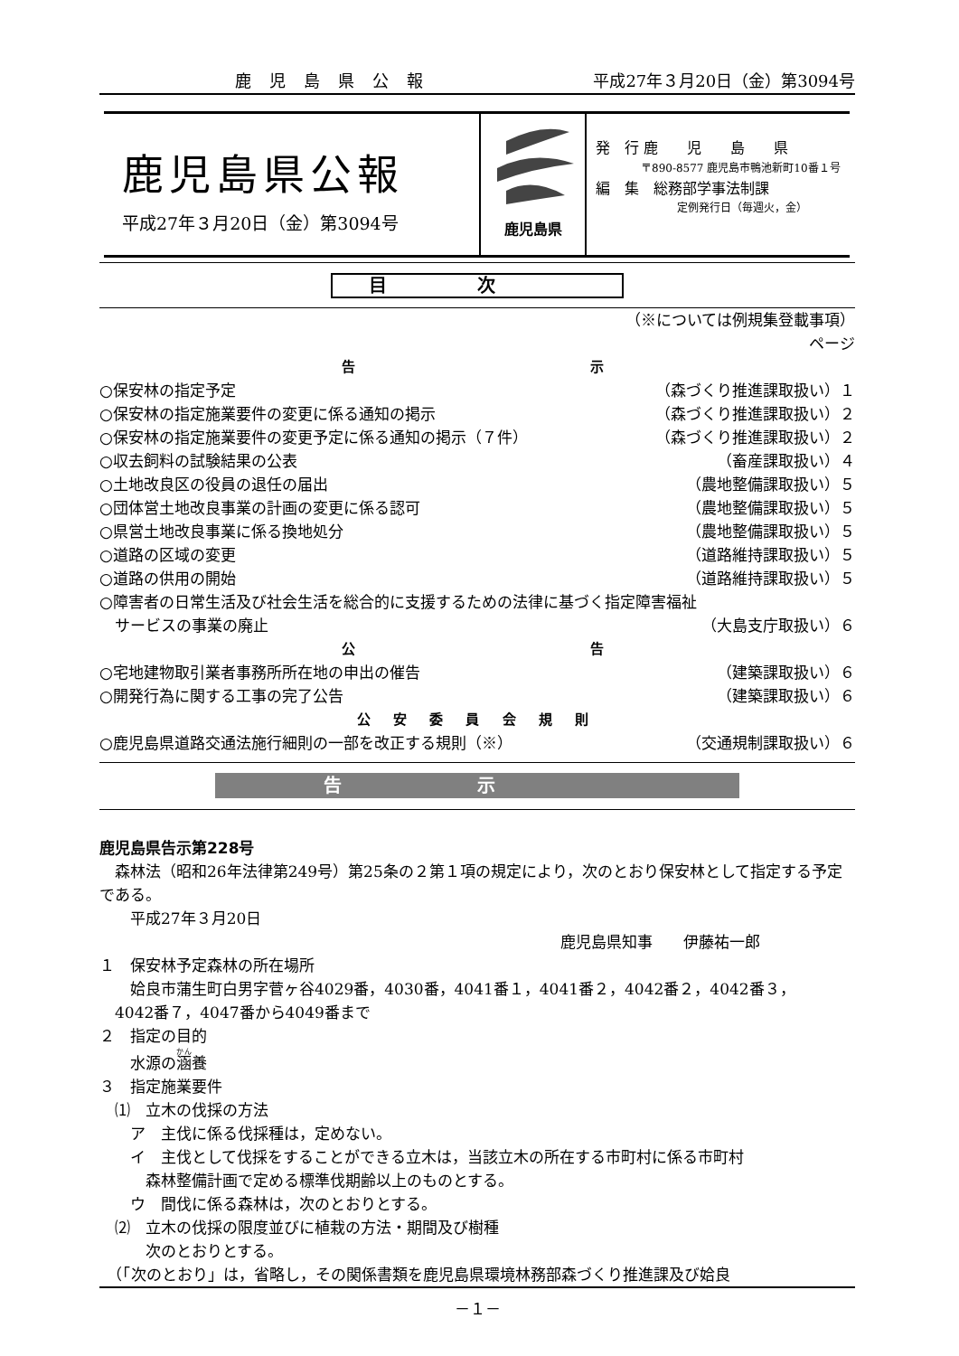鹿児島県公報 平成27年３月20日（金）第3094号
鹿児島県公報
平成27年３月20日（金）第3094号
鹿児島県
発　行 鹿　　児　　島　　県
〒890-8577 鹿児島市鴨池新町10番１号
編　集　総務部学事法制課
定例発行日（毎週火，金）
目次
（※については例規集登載事項）
ページ
告　　　　　　　　　　示
○保安林の指定予定 （森づくり推進課取扱い）１
○保安林の指定施業要件の変更に係る通知の掲示 （森づくり推進課取扱い）２
○保安林の指定施業要件の変更予定に係る通知の掲示（７件） （森づくり推進課取扱い）２
○収去飼料の試験結果の公表 （畜産課取扱い）４
○土地改良区の役員の退任の届出 （農地整備課取扱い）５
○団体営土地改良事業の計画の変更に係る認可 （農地整備課取扱い）５
○県営土地改良事業に係る換地処分 （農地整備課取扱い）５
○道路の区域の変更 （道路維持課取扱い）５
○道路の供用の開始 （道路維持課取扱い）５
○障害者の日常生活及び社会生活を総合的に支援するための法律に基づく指定障害福祉
　サービスの事業の廃止 （大島支庁取扱い）６
公　　　　　　　　　　告
○宅地建物取引業者事務所所在地の申出の催告 （建築課取扱い）６
○開発行為に関する工事の完了公告 （建築課取扱い）６
公 安 委 員 会 規 則
○鹿児島県道路交通法施行細則の一部を改正する規則（※） （交通規制課取扱い）６
告示
鹿児島県告示第228号
　森林法（昭和26年法律第249号）第25条の２第１項の規定により，次のとおり保安林として指定する予定である。
　　平成27年３月20日
鹿児島県知事　　伊藤祐一郎
１　保安林予定森林の所在場所
　　姶良市蒲生町白男字菅ヶ谷4029番，4030番，4041番１，4041番２，4042番２，4042番３，
　4042番７，4047番から4049番まで
２　指定の目的
　　水源の涵養
３　指定施業要件
　⑴　立木の伐採の方法
　　ア　主伐に係る伐採種は，定めない。
　　イ　主伐として伐採をすることができる立木は，当該立木の所在する市町村に係る市町村
　　　森林整備計画で定める標準伐期齢以上のものとする。
　　ウ　間伐に係る森林は，次のとおりとする。
　⑵　立木の伐採の限度並びに植栽の方法・期間及び樹種
　　　次のとおりとする。
　（「次のとおり」は，省略し，その関係書類を鹿児島県環境林務部森づくり推進課及び姶良
－１－